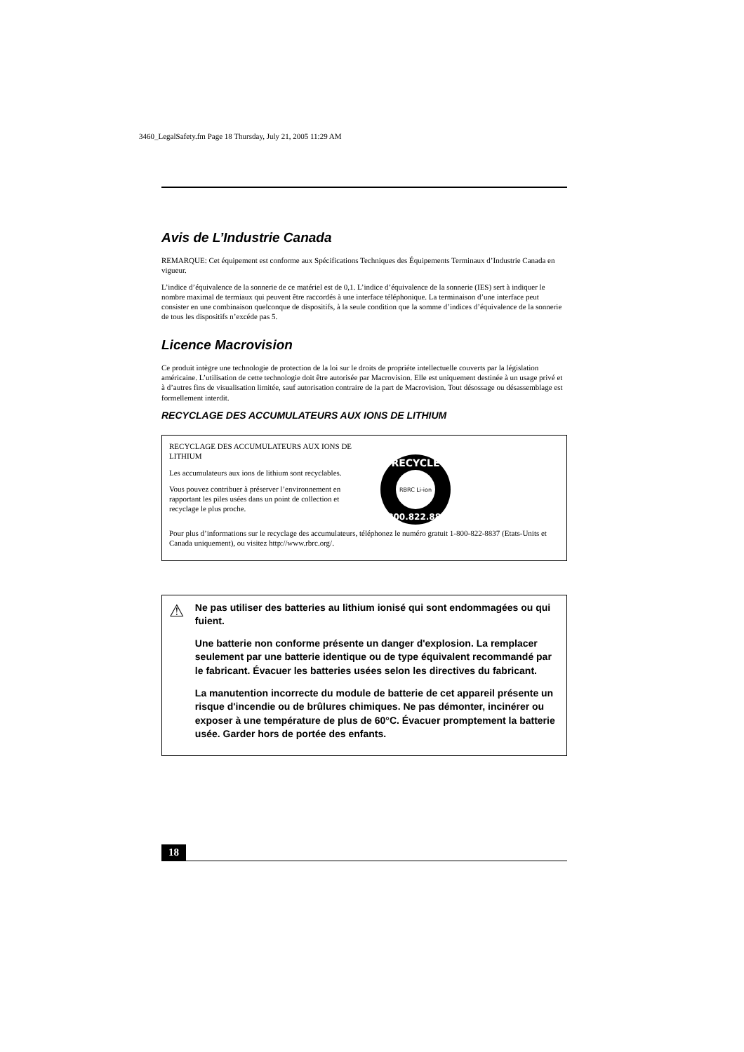3460_LegalSafety.fm Page 18 Thursday, July 21, 2005 11:29 AM
Avis de L’Industrie Canada
REMARQUE: Cet équipement est conforme aux Spécifications Techniques des Équipements Terminaux d’Industrie Canada en vigueur.
L’indice d’équivalence de la sonnerie de ce matériel est de 0,1. L’indice d’équivalence de la sonnerie (IES) sert à indiquer le nombre maximal de termiaux qui peuvent être raccordés à une interface téléphonique. La terminaison d’une interface peut consister en une combinaison quelconque de dispositifs, à la seule condition que la somme d’indices d’équivalence de la sonnerie de tous les dispositifs n’excéde pas 5.
Licence Macrovision
Ce produit intègre une technologie de protection de la loi sur le droits de propriéte intellectuelle couverts par la législation américaine. L’utilisation de cette technologie doit être autorisée par Macrovision. Elle est uniquement destinée à un usage privé et à d’autres fins de visualisation limitée, sauf autorisation contraire de la part de Macrovision. Tout désossage ou désassemblage est formellement interdit.
RECYCLAGE DES ACCUMULATEURS AUX IONS DE LITHIUM
RECYCLAGE DES ACCUMULATEURS AUX IONS DE LITHIUM
Les accumulateurs aux ions de lithium sont recyclables.
Vous pouvez contribuer à préserver l’environnement en rapportant les piles usées dans un point de collection et recyclage le plus proche.
RECYCLE
RBRC Li-ion
1.800.822.8837
Pour plus d’informations sur le recyclage des accumulateurs, téléphonez le numéro gratuit 1-800-822-8837 (Etats-Units et Canada uniquement), ou visitez http://www.rbrc.org/.
⚠
Ne pas utiliser des batteries au lithium ionisé qui sont endommagées ou qui fuient.
Une batterie non conforme présente un danger d'explosion. La remplacer seulement par une batterie identique ou de type équivalent recommandé par le fabricant. Évacuer les batteries usées selon les directives du fabricant.
La manutention incorrecte du module de batterie de cet appareil présente un risque d'incendie ou de brûlures chimiques. Ne pas démonter, incinérer ou exposer à une température de plus de 60°C. Évacuer promptement la batterie usée. Garder hors de portée des enfants.
18